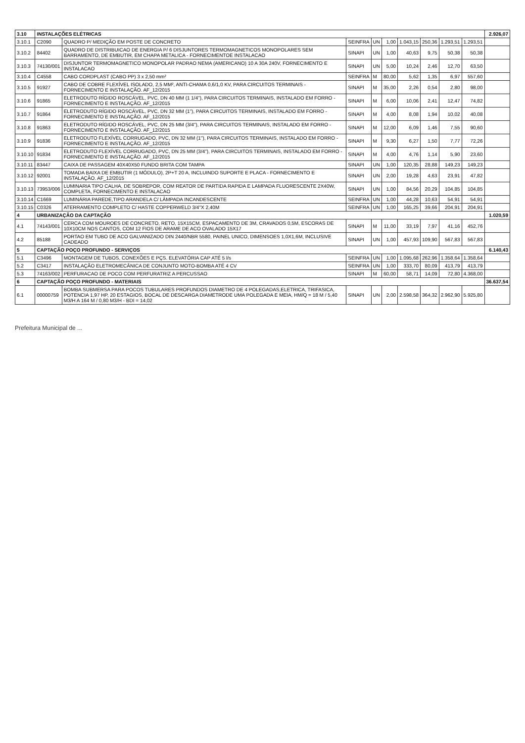| 3.10 | INSTALAÇÕES ELÉTRICAS | | | | | | | | | 2.926,07 |
| 3.10.1 | C2090 | QUADRO P/ MEDIÇÃO EM POSTE DE CONCRETO | SEINFRA | UN | 1,00 | 1.043,15 | 250,36 | 1.293,51 | 1.293,51 | |
| 3.10.2 | 84402 | QUADRO DE DISTRIBUICAO DE ENERGIA P/ 6 DISJUNTORES TERMOMAGNETICOS MONOPOLARES SEM BARRAMENTO, DE EMBUTIR, EM CHAPA METALICA - FORNECIMENTOE INSTALACAO | SINAPI | UN | 1,00 | 40,63 | 9,75 | 50,38 | 50,38 | |
| 3.10.3 | 74130/001 | DISJUNTOR TERMOMAGNETICO MONOPOLAR PADRAO NEMA (AMERICANO) 10 A 30A 240V, FORNECIMENTO E INSTALACAO | SINAPI | UN | 5,00 | 10,24 | 2,46 | 12,70 | 63,50 | |
| 3.10.4 | C4558 | CABO CORDPLAST (CABO PP) 3 x 2,50 mm² | SEINFRA | M | 80,00 | 5,62 | 1,35 | 6,97 | 557,60 | |
| 3.10.5 | 91927 | CABO DE COBRE FLEXÍVEL ISOLADO, 2,5 MM², ANTI-CHAMA 0,6/1,0 KV, PARA CIRCUITOS TERMINAIS - FORNECIMENTO E INSTALAÇÃO. AF_12/2015 | SINAPI | M | 35,00 | 2,26 | 0,54 | 2,80 | 98,00 | |
| 3.10.6 | 91865 | ELETRODUTO RÍGIDO ROSCÁVEL, PVC, DN 40 MM (1 1/4"), PARA CIRCUITOS TERMINAIS, INSTALADO EM FORRO - FORNECIMENTO E INSTALAÇÃO. AF_12/2015 | SINAPI | M | 6,00 | 10,06 | 2,41 | 12,47 | 74,82 | |
| 3.10.7 | 91864 | ELETRODUTO RÍGIDO ROSCÁVEL, PVC, DN 32 MM (1"), PARA CIRCUITOS TERMINAIS, INSTALADO EM FORRO - FORNECIMENTO E INSTALAÇÃO. AF_12/2015 | SINAPI | M | 4,00 | 8,08 | 1,94 | 10,02 | 40,08 | |
| 3.10.8 | 91863 | ELETRODUTO RÍGIDO ROSCÁVEL, PVC, DN 25 MM (3/4"), PARA CIRCUITOS TERMINAIS, INSTALADO EM FORRO - FORNECIMENTO E INSTALAÇÃO. AF_12/2015 | SINAPI | M | 12,00 | 6,09 | 1,46 | 7,55 | 90,60 | |
| 3.10.9 | 91836 | ELETRODUTO FLEXÍVEL CORRUGADO, PVC, DN 32 MM (1"), PARA CIRCUITOS TERMINAIS, INSTALADO EM FORRO - FORNECIMENTO E INSTALAÇÃO. AF_12/2015 | SINAPI | M | 9,30 | 6,27 | 1,50 | 7,77 | 72,26 | |
| 3.10.10 | 91834 | ELETRODUTO FLEXÍVEL CORRUGADO, PVC, DN 25 MM (3/4"), PARA CIRCUITOS TERMINAIS, INSTALADO EM FORRO - FORNECIMENTO E INSTALAÇÃO. AF_12/2015 | SINAPI | M | 4,00 | 4,76 | 1,14 | 5,90 | 23,60 | |
| 3.10.11 | 83447 | CAIXA DE PASSAGEM 40X40X50 FUNDO BRITA COM TAMPA | SINAPI | UN | 1,00 | 120,35 | 28,88 | 149,23 | 149,23 | |
| 3.10.12 | 92001 | TOMADA BAIXA DE EMBUTIR (1 MÓDULO), 2P+T 20 A, INCLUINDO SUPORTE E PLACA - FORNECIMENTO E INSTALAÇÃO. AF_12/2015 | SINAPI | UN | 2,00 | 19,28 | 4,63 | 23,91 | 47,82 | |
| 3.10.13 | 73953/006 | LUMINARIA TIPO CALHA, DE SOBREPOR, COM REATOR DE PARTIDA RAPIDA E LAMPADA FLUORESCENTE 2X40W, COMPLETA, FORNECIMENTO E INSTALACAO | SINAPI | UN | 1,00 | 84,56 | 20,29 | 104,85 | 104,85 | |
| 3.10.14 | C1669 | LUMINÁRIA PAREDE,TIPO ARANDELA C/ LÂMPADA INCANDESCENTE | SEINFRA | UN | 1,00 | 44,28 | 10,63 | 54,91 | 54,91 | |
| 3.10.15 | C0326 | ATERRAMENTO COMPLETO C/ HASTE COPPERWELD 3/4"X 2,40M | SEINFRA | UN | 1,00 | 165,25 | 39,66 | 204,91 | 204,91 | |
| 4 | URBANIZAÇÃO DA CAPTAÇÃO | | | | | | | | | 1.020,59 |
| 4.1 | 74143/001 | CERCA COM MOUROES DE CONCRETO, RETO, 15X15CM, ESPACAMENTO DE 3M, CRAVADOS 0,5M, ESCORAS DE 10X10CM NOS CANTOS, COM 12 FIOS DE ARAME DE ACO OVALADO 15X17 | SINAPI | M | 11,00 | 33,19 | 7,97 | 41,16 | 452,76 | |
| 4.2 | 85188 | PORTAO EM TUBO DE ACO GALVANIZADO DIN 2440/NBR 5580, PAINEL UNICO, DIMENSOES 1,0X1,6M, INCLUSIVE CADEADO | SINAPI | UN | 1,00 | 457,93 | 109,90 | 567,83 | 567,83 | |
| 5 | CAPTAÇÃO POÇO PROFUNDO - SERVIÇOS | | | | | | | | | 6.140,43 |
| 5.1 | C3496 | MONTAGEM DE TUBOS, CONEXÕES E PÇS. ELEVATÓRIA CAP ATÉ 5 l/s | SEINFRA | UN | 1,00 | 1.095,68 | 262,96 | 1.358,64 | 1.358,64 | |
| 5.2 | C3417 | INSTALAÇÃO ELETROMECÂNICA DE CONJUNTO MOTO-BOMBA ATÉ 4 CV | SEINFRA | UN | 1,00 | 333,70 | 80,09 | 413,79 | 413,79 | |
| 5.3 | 74163/002 | PERFURACAO DE POCO COM PERFURATRIZ A PERCUSSAO | SINAPI | M | 60,00 | 58,71 | 14,09 | 72,80 | 4.368,00 | |
| 6 | CAPTAÇÃO POÇO PROFUNDO - MATERIAIS | | | | | | | | | 36.637,54 |
| 6.1 | 00000759 | BOMBA SUBMERSA PARA POCOS TUBULARES PROFUNDOS DIAMETRO DE 4 POLEGADAS,ELETRICA, TRIFASICA, POTENCIA 1,97 HP, 20 ESTAGIOS, BOCAL DE DESCARGA DIAMETRODE UMA POLEGADA E MEIA, HM/Q = 18 M / 5,40 M3/H A 164 M / 0,80 M3/H - BDI = 14,02 | SINAPI | UN | 2,00 | 2.598,58 | 364,32 | 2.962,90 | 5.925,80 | |
Prefeitura Municipal de ...